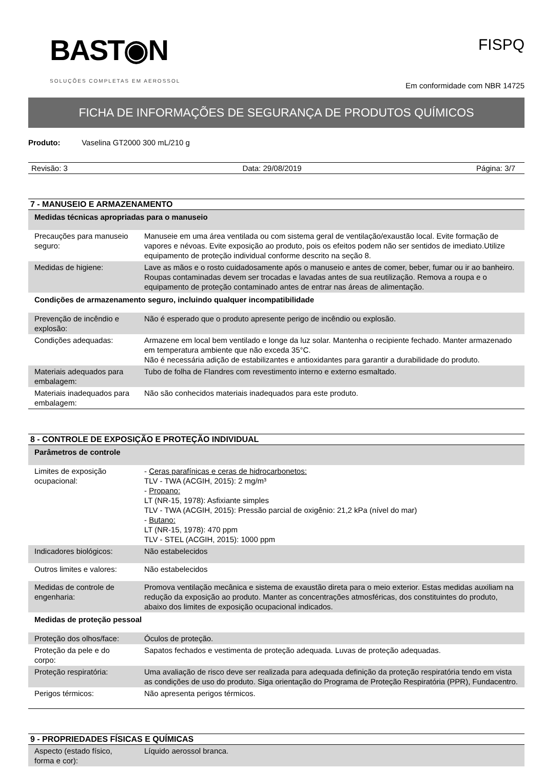BAST◉N
SOLUÇÕES COMPLETAS EM AEROSSOL
FISPQ
Em conformidade com NBR 14725
FICHA DE INFORMAÇÕES DE SEGURANÇA DE PRODUTOS QUÍMICOS
Produto: Vaselina GT2000 300 mL/210 g
Revisão: 3 Data: 29/08/2019 Página: 3/7
7 - MANUSEIO E ARMAZENAMENTO
| Medidas técnicas apropriadas para o manuseio | |
| Precauções para manuseio seguro: | Manuseie em uma área ventilada ou com sistema geral de ventilação/exaustão local. Evite formação de vapores e névoas. Evite exposição ao produto, pois os efeitos podem não ser sentidos de imediato.Utilize equipamento de proteção individual conforme descrito na seção 8. |
| Medidas de higiene: | Lave as mãos e o rosto cuidadosamente após o manuseio e antes de comer, beber, fumar ou ir ao banheiro. Roupas contaminadas devem ser trocadas e lavadas antes de sua reutilização. Remova a roupa e o equipamento de proteção contaminado antes de entrar nas áreas de alimentação. |
| Condições de armazenamento seguro, incluindo qualquer incompatibilidade | |
| Prevenção de incêndio e explosão: | Não é esperado que o produto apresente perigo de incêndio ou explosão. |
| Condições adequadas: | Armazene em local bem ventilado e longe da luz solar. Mantenha o recipiente fechado. Manter armazenado em temperatura ambiente que não exceda 35°C. Não é necessária adição de estabilizantes e antioxidantes para garantir a durabilidade do produto. |
| Materiais adequados para embalagem: | Tubo de folha de Flandres com revestimento interno e externo esmaltado. |
| Materiais inadequados para embalagem: | Não são conhecidos materiais inadequados para este produto. |
8 - CONTROLE DE EXPOSIÇÃO E PROTEÇÃO INDIVIDUAL
| Parâmetros de controle | |
| Limites de exposição ocupacional: | - Ceras parafínicas e ceras de hidrocarbonetos: TLV - TWA (ACGIH, 2015): 2 mg/m³ - Propano: LT (NR-15, 1978): Asfixiante simples TLV - TWA (ACGIH, 2015): Pressão parcial de oxigênio: 21,2 kPa (nível do mar) - Butano: LT (NR-15, 1978): 470 ppm TLV - STEL (ACGIH, 2015): 1000 ppm |
| Indicadores biológicos: | Não estabelecidos |
| Outros limites e valores: | Não estabelecidos |
| Medidas de controle de engenharia: | Promova ventilação mecânica e sistema de exaustão direta para o meio exterior. Estas medidas auxiliam na redução da exposição ao produto. Manter as concentrações atmosféricas, dos constituintes do produto, abaixo dos limites de exposição ocupacional indicados. |
| Medidas de proteção pessoal | |
| Proteção dos olhos/face: | Óculos de proteção. |
| Proteção da pele e do corpo: | Sapatos fechados e vestimenta de proteção adequada. Luvas de proteção adequadas. |
| Proteção respiratória: | Uma avaliação de risco deve ser realizada para adequada definição da proteção respiratória tendo em vista as condições de uso do produto. Siga orientação do Programa de Proteção Respiratória (PPR), Fundacentro. |
| Perigos térmicos: | Não apresenta perigos térmicos. |
9 - PROPRIEDADES FÍSICAS E QUÍMICAS
| Aspecto (estado físico, forma e cor): | Líquido aerossol branca. |